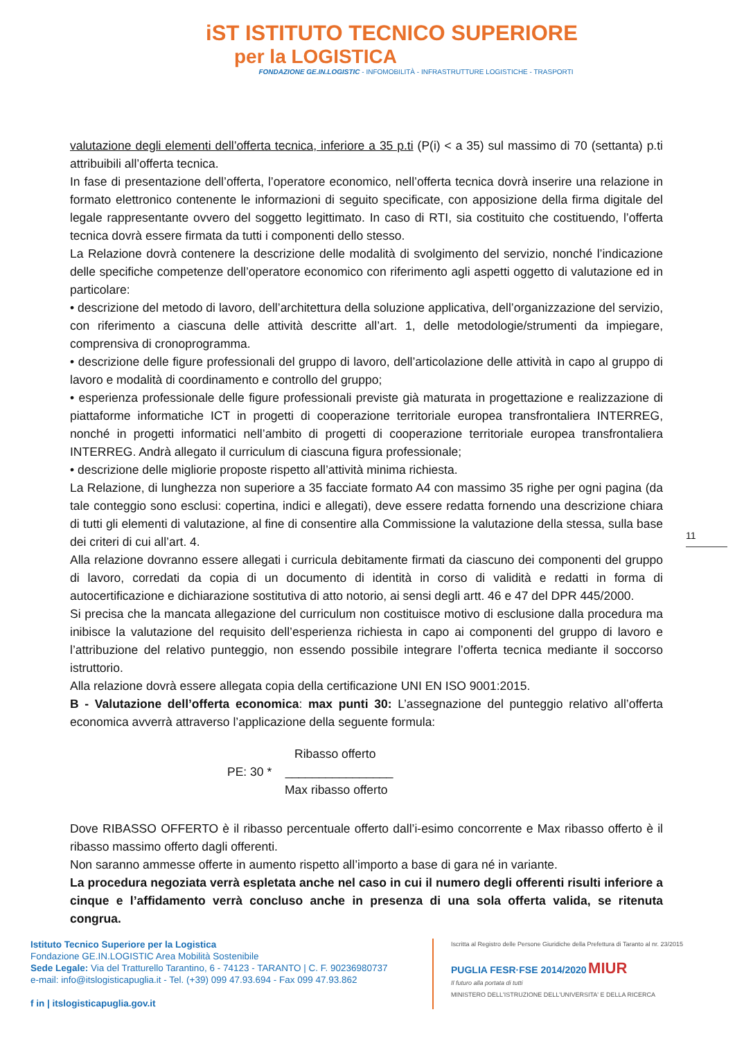iST ISTITUTO TECNICO SUPERIORE
per la LOGISTICA
FONDAZIONE GE.IN.LOGISTIC - INFOMOBILITÀ - INFRASTRUTTURE LOGISTICHE - TRASPORTI
valutazione degli elementi dell’offerta tecnica, inferiore a 35 p.ti (P(i) < a 35) sul massimo di 70 (settanta) p.ti attribuibili all’offerta tecnica.
In fase di presentazione dell’offerta, l’operatore economico, nell’offerta tecnica dovrà inserire una relazione in formato elettronico contenente le informazioni di seguito specificate, con apposizione della firma digitale del legale rappresentante ovvero del soggetto legittimato. In caso di RTI, sia costituito che costituendo, l’offerta tecnica dovrà essere firmata da tutti i componenti dello stesso.
La Relazione dovrà contenere la descrizione delle modalità di svolgimento del servizio, nonché l’indicazione delle specifiche competenze dell’operatore economico con riferimento agli aspetti oggetto di valutazione ed in particolare:
• descrizione del metodo di lavoro, dell’architettura della soluzione applicativa, dell’organizzazione del servizio, con riferimento a ciascuna delle attività descritte all’art. 1, delle metodologie/strumenti da impiegare, comprensiva di cronoprogramma.
• descrizione delle figure professionali del gruppo di lavoro, dell’articolazione delle attività in capo al gruppo di lavoro e modalità di coordinamento e controllo del gruppo;
• esperienza professionale delle figure professionali previste già maturata in progettazione e realizzazione di piattaforme informatiche ICT in progetti di cooperazione territoriale europea transfrontaliera INTERREG, nonché in progetti informatici nell’ambito di progetti di cooperazione territoriale europea transfrontaliera INTERREG. Andrà allegato il curriculum di ciascuna figura professionale;
• descrizione delle migliorie proposte rispetto all’attività minima richiesta.
La Relazione, di lunghezza non superiore a 35 facciate formato A4 con massimo 35 righe per ogni pagina (da tale conteggio sono esclusi: copertina, indici e allegati), deve essere redatta fornendo una descrizione chiara di tutti gli elementi di valutazione, al fine di consentire alla Commissione la valutazione della stessa, sulla base dei criteri di cui all’art. 4.
Alla relazione dovranno essere allegati i curricula debitamente firmati da ciascuno dei componenti del gruppo di lavoro, corredati da copia di un documento di identità in corso di validità e redatti in forma di autocertificazione e dichiarazione sostitutiva di atto notorio, ai sensi degli artt. 46 e 47 del DPR 445/2000.
Si precisa che la mancata allegazione del curriculum non costituisce motivo di esclusione dalla procedura ma inibisce la valutazione del requisito dell’esperienza richiesta in capo ai componenti del gruppo di lavoro e l’attribuzione del relativo punteggio, non essendo possibile integrare l’offerta tecnica mediante il soccorso istruttorio.
Alla relazione dovrà essere allegata copia della certificazione UNI EN ISO 9001:2015.
B - Valutazione dell’offerta economica: max punti 30: L’assegnazione del punteggio relativo all’offerta economica avverrà attraverso l’applicazione della seguente formula:
Ribasso offerto
PE: 30 * ________________
Max ribasso offerto
Dove RIBASSO OFFERTO è il ribasso percentuale offerto dall’i-esimo concorrente e Max ribasso offerto è il ribasso massimo offerto dagli offerenti.
Non saranno ammesse offerte in aumento rispetto all’importo a base di gara né in variante.
La procedura negoziata verrà espletata anche nel caso in cui il numero degli offerenti risulti inferiore a cinque e l’affidamento verrà concluso anche in presenza di una sola offerta valida, se ritenuta congrua.
11
Istituto Tecnico Superiore per la Logistica
Fondazione GE.IN.LOGISTIC Area Mobilità Sostenibile
Sede Legale: Via del Tratturello Tarantino, 6 - 74123 - TARANTO | C. F. 90236980737
e-mail: info@itslogisticapuglia.it - Tel. (+39) 099 47.93.694 - Fax 099 47.93.862
f in | itslogisticapuglia.gov.it
Iscritta al Registro delle Persone Giuridiche della Prefettura di Taranto al nr. 23/2015
PUGLIA FESR·FSE 2014/2020 MIUR
Il futuro alla portata di tutti
MINISTERO DELL'ISTRUZIONE DELL'UNIVERSITA' E DELLA RICERCA